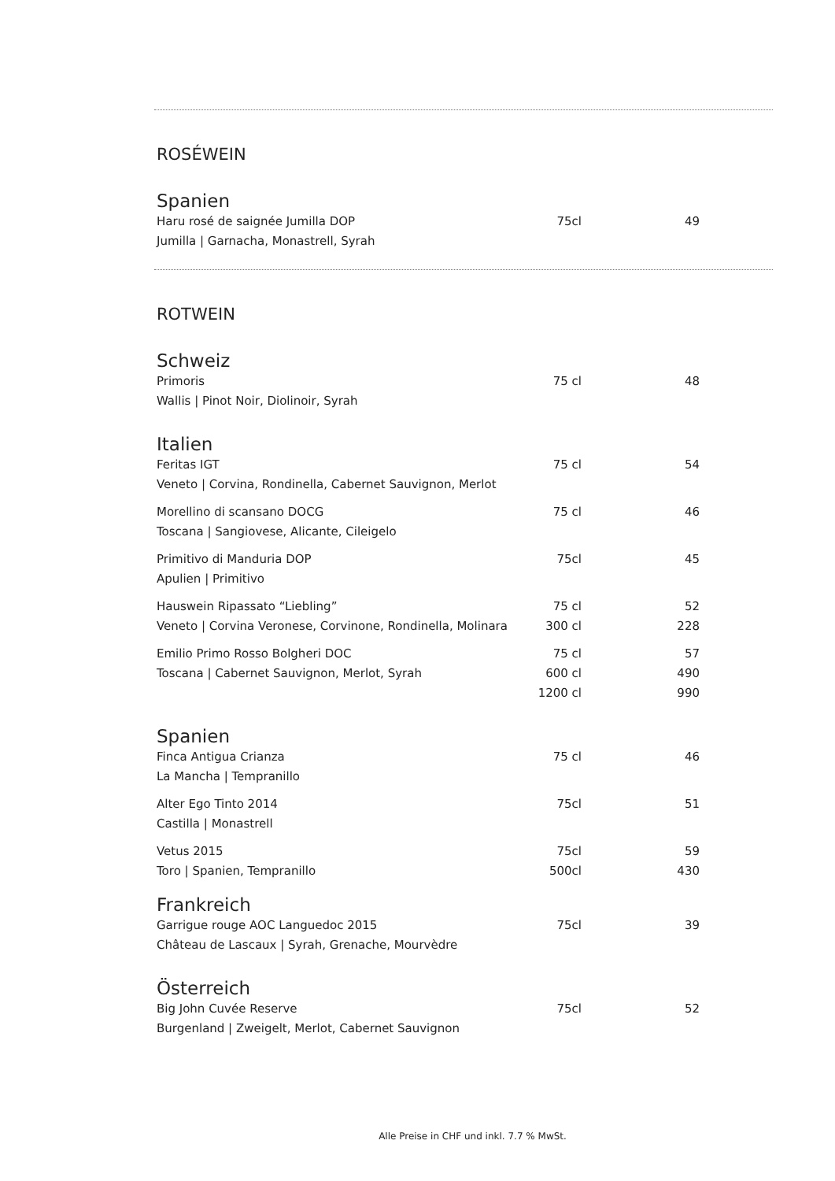ROSÉWEIN
Spanien
| Haru rosé de saignée Jumilla DOP | 75cl | 49 |
| Jumilla / Garnacha, Monastrell, Syrah | | |
ROTWEIN
Schweiz
| Primoris | 75 cl | 48 |
| Wallis / Pinot Noir, Diolinoir, Syrah | | |
Italien
| Feritas IGT | 75 cl | 54 |
| Veneto / Corvina, Rondinella, Cabernet Sauvignon, Merlot | | |
| Morellino di scansano DOCG | 75 cl | 46 |
| Toscana / Sangiovese, Alicante, Cileigelo | | |
| Primitivo di Manduria DOP | 75cl | 45 |
| Apulien / Primitivo | | |
| Hauswein Ripassato “Liebling” | 75 cl | 52 |
| Veneto / Corvina Veronese, Corvinone, Rondinella, Molinara | 300 cl | 228 |
| Emilio Primo Rosso Bolgheri DOC | 75 cl | 57 |
| Toscana / Cabernet Sauvignon, Merlot, Syrah | 600 cl | 490 |
| | 1200 cl | 990 |
Spanien
| Finca Antigua Crianza | 75 cl | 46 |
| La Mancha / Tempranillo | | |
| Alter Ego Tinto 2014 | 75cl | 51 |
| Castilla / Monastrell | | |
| Vetus 2015 | 75cl | 59 |
| Toro / Spanien, Tempranillo | 500cl | 430 |
Frankreich
| Garrigue rouge AOC Languedoc 2015 | 75cl | 39 |
| Château de Lascaux / Syrah, Grenache, Mourvèdre | | |
Österreich
| Big John Cuvée Reserve | 75cl | 52 |
| Burgenland / Zweigelt, Merlot, Cabernet Sauvignon | | |
Alle Preise in CHF und inkl. 7.7 % MwSt.